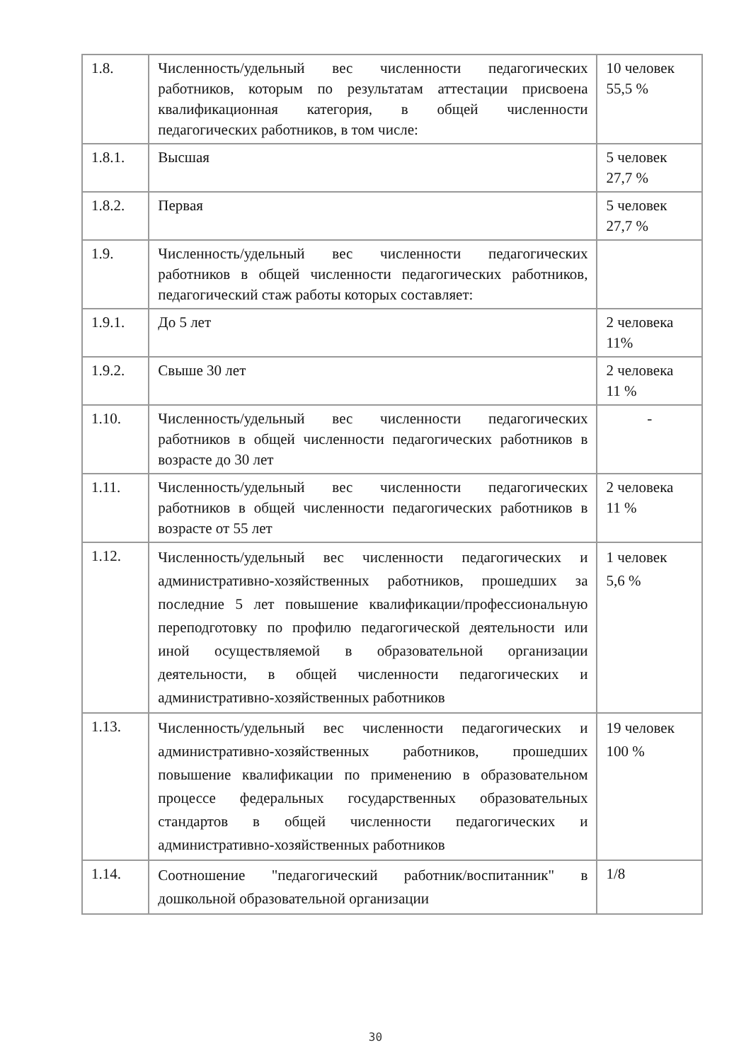| 1.8. | Численность/удельный вес численности педагогических работников, которым по результатам аттестации присвоена квалификационная категория, в общей численности педагогических работников, в том числе: | 10 человек 55,5 % |
| 1.8.1. | Высшая | 5 человек 27,7 % |
| 1.8.2. | Первая | 5 человек 27,7 % |
| 1.9. | Численность/удельный вес численности педагогических работников в общей численности педагогических работников, педагогический стаж работы которых составляет: | |
| 1.9.1. | До 5 лет | 2 человека 11% |
| 1.9.2. | Свыше 30 лет | 2 человека 11 % |
| 1.10. | Численность/удельный вес численности педагогических работников в общей численности педагогических работников в возрасте до 30 лет | - |
| 1.11. | Численность/удельный вес численности педагогических работников в общей численности педагогических работников в возрасте от 55 лет | 2 человека 11 % |
| 1.12. | Численность/удельный вес численности педагогических и административно-хозяйственных работников, прошедших за последние 5 лет повышение квалификации/профессиональную переподготовку по профилю педагогической деятельности или иной осуществляемой в образовательной организации деятельности, в общей численности педагогических и административно-хозяйственных работников | 1 человек 5,6 % |
| 1.13. | Численность/удельный вес численности педагогических и административно-хозяйственных работников, прошедших повышение квалификации по применению в образовательном процессе федеральных государственных образовательных стандартов в общей численности педагогических и административно-хозяйственных работников | 19 человек 100 % |
| 1.14. | Соотношение "педагогический работник/воспитанник" в дошкольной образовательной организации | 1/8 |
30